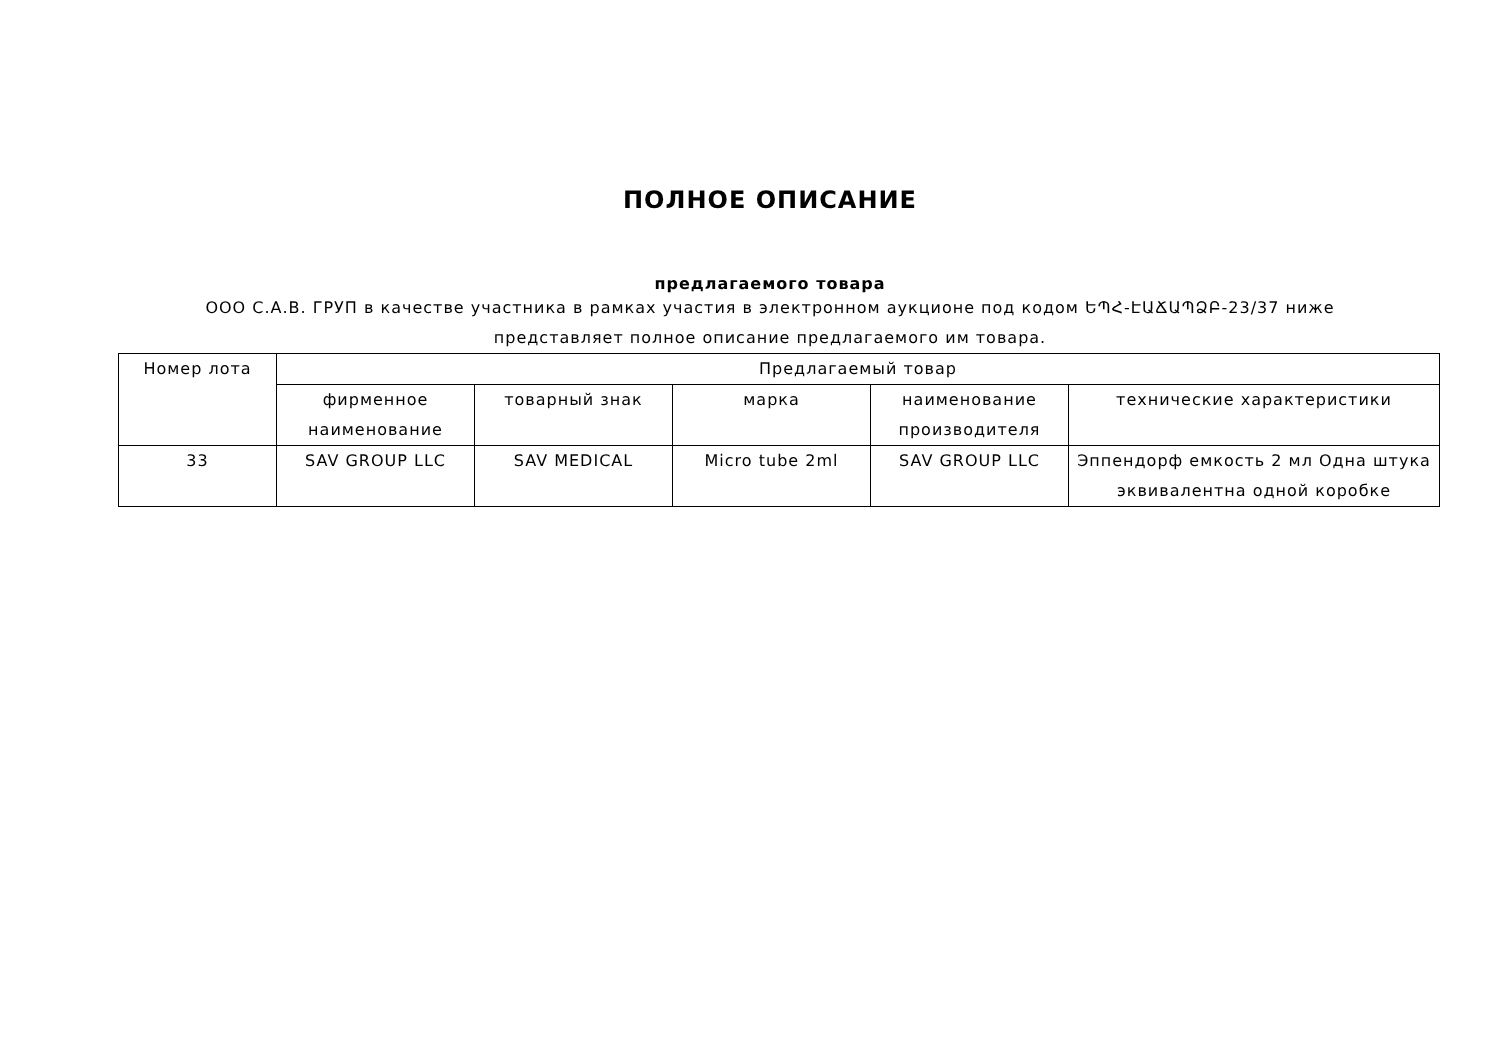ПОЛНОЕ ОПИСАНИЕ
предлагаемого товара
ООО С.А.В. ГРУП в качестве участника в рамках участия в электронном аукционе под кодом ԵՊՀ-ԷԱՃԱՊՁԲ-23/37 ниже
представляет полное описание предлагаемого им товара.
| Номер лота | Предлагаемый товар | | | | |
| --- | --- | --- | --- | --- | --- |
| | фирменное наименование | товарный знак | марка | наименование производителя | технические характеристики |
| 33 | SAV GROUP LLC | SAV MEDICAL | Micro tube 2ml | SAV GROUP LLC | Эппендорф емкость 2 мл Одна штука эквивалентна одной коробке |